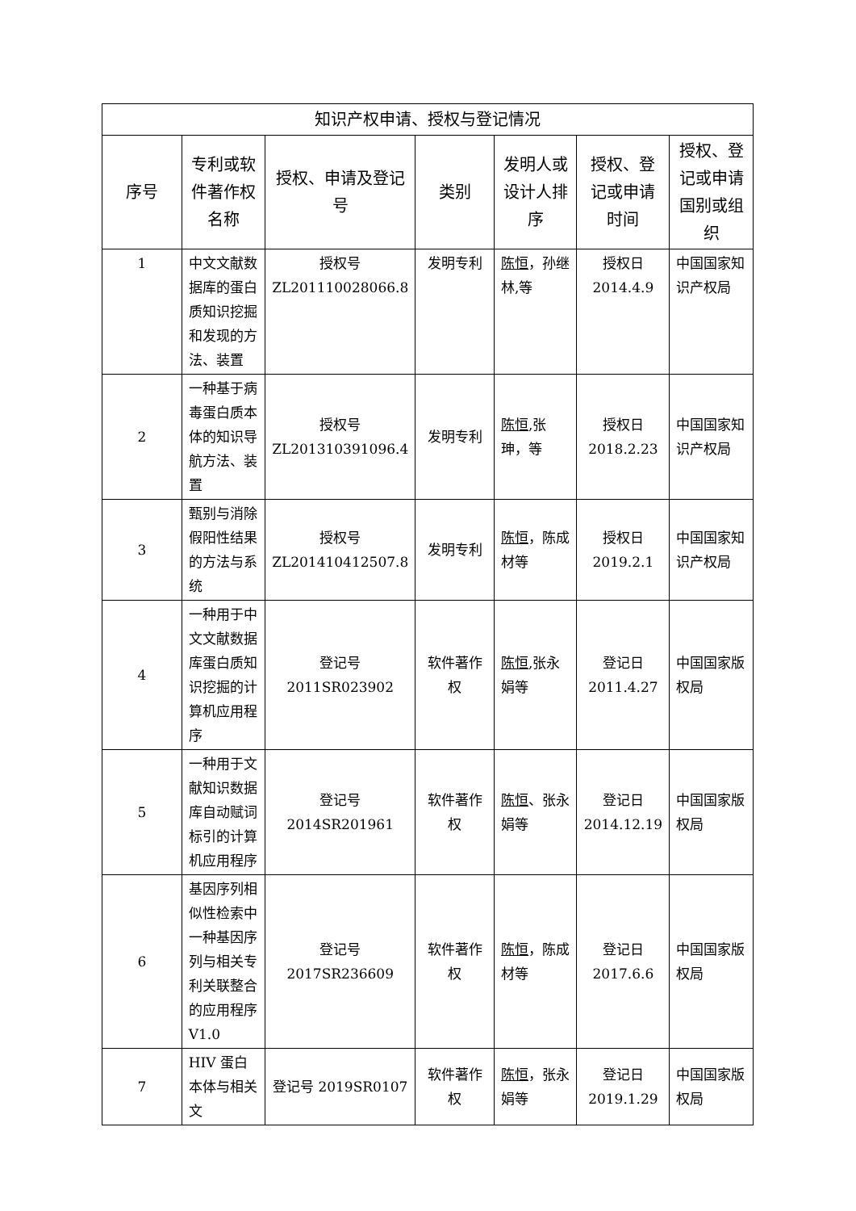| 知识产权申请、授权与登记情况 | | | | | | |
| --- | --- | --- | --- | --- | --- | --- |
| 序号 | 专利或软件著作权名称 | 授权、申请及登记号 | 类别 | 发明人或设计人排序 | 授权、登记或申请时间 | 授权、登记或申请国别或组织 |
| 1 | 中文文献数据库的蛋白质知识挖掘和发现的方法、装置 | 授权号 ZL201110028066.8 | 发明专利 | 陈恒 ，孙继林,等 | 授权日 2014.4.9 | 中国国家知识产权局 |
| 2 | 一种基于病毒蛋白质本体的知识导航方法、装置 | 授权号 ZL201310391096.4 | 发明专利 | 陈恒 ,张珅，等 | 授权日 2018.2.23 | 中国国家知识产权局 |
| 3 | 甄别与消除假阳性结果的方法与系统 | 授权号 ZL201410412507.8 | 发明专利 | 陈恒 ，陈成材等 | 授权日 2019.2.1 | 中国国家知识产权局 |
| 4 | 一种用于中文文献数据库蛋白质知识挖掘的计算机应用程序 | 登记号 2011SR023902 | 软件著作权 | 陈恒 ,张永娟等 | 登记日 2011.4.27 | 中国国家版权局 |
| 5 | 一种用于文献知识数据库自动赋词标引的计算机应用程序 | 登记号 2014SR201961 | 软件著作权 | 陈恒 、张永娟等 | 登记日 2014.12.19 | 中国国家版权局 |
| 6 | 基因序列相似性检索中一种基因序列与相关专利关联整合的应用程序V1.0 | 登记号 2017SR236609 | 软件著作权 | 陈恒 ，陈成材等 | 登记日 2017.6.6 | 中国国家版权局 |
| 7 | HIV 蛋白本体与相关文 | 登记号 2019SR0107 | 软件著作权 | 陈恒 ，张永娟等 | 登记日 2019.1.29 | 中国国家版权局 |